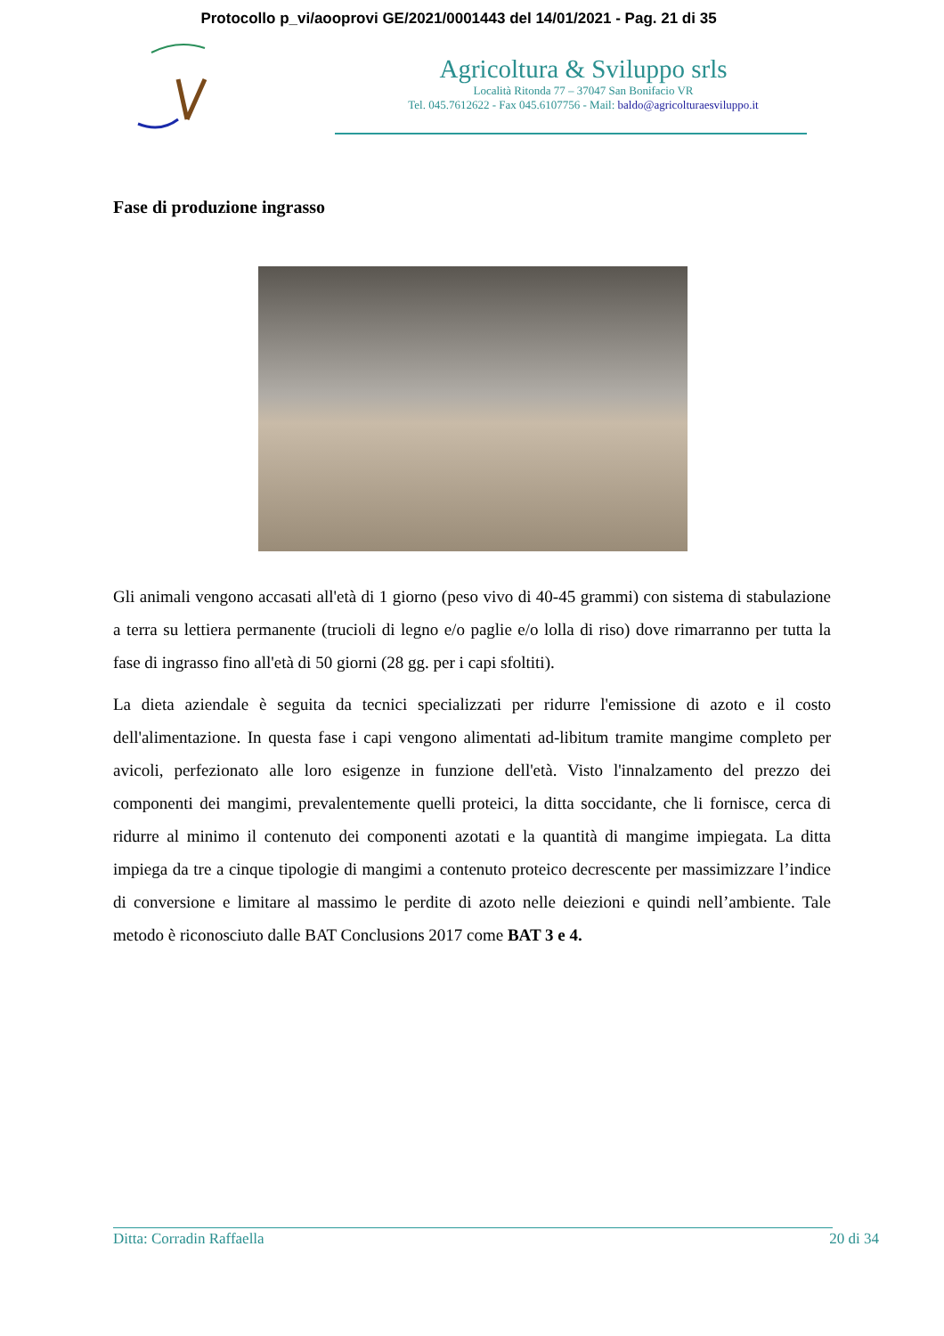Protocollo p_vi/aooprovi GE/2021/0001443 del 14/01/2021 - Pag. 21 di 35
Agricoltura & Sviluppo srls
Località Ritonda 77 – 37047 San Bonifacio VR
Tel. 045.7612622 - Fax 045.6107756 - Mail: baldo@agricolturaesviluppo.it
Fase di produzione ingrasso
Gli animali vengono accasati all'età di 1 giorno (peso vivo di 40-45 grammi) con sistema di stabulazione a terra su lettiera permanente (trucioli di legno e/o paglie e/o lolla di riso) dove rimarranno per tutta la fase di ingrasso fino all'età di 50 giorni (28 gg. per i capi sfoltiti).
La dieta aziendale è seguita da tecnici specializzati per ridurre l'emissione di azoto e il costo dell'alimentazione. In questa fase i capi vengono alimentati ad-libitum tramite mangime completo per avicoli, perfezionato alle loro esigenze in funzione dell'età. Visto l'innalzamento del prezzo dei componenti dei mangimi, prevalentemente quelli proteici, la ditta soccidante, che li fornisce, cerca di ridurre al minimo il contenuto dei componenti azotati e la quantità di mangime impiegata. La ditta impiega da tre a cinque tipologie di mangimi a contenuto proteico decrescente per massimizzare l’indice di conversione e limitare al massimo le perdite di azoto nelle deiezioni e quindi nell’ambiente. Tale metodo è riconosciuto dalle BAT Conclusions 2017 come BAT 3 e 4.
Ditta: Corradin Raffaella 20 di 34